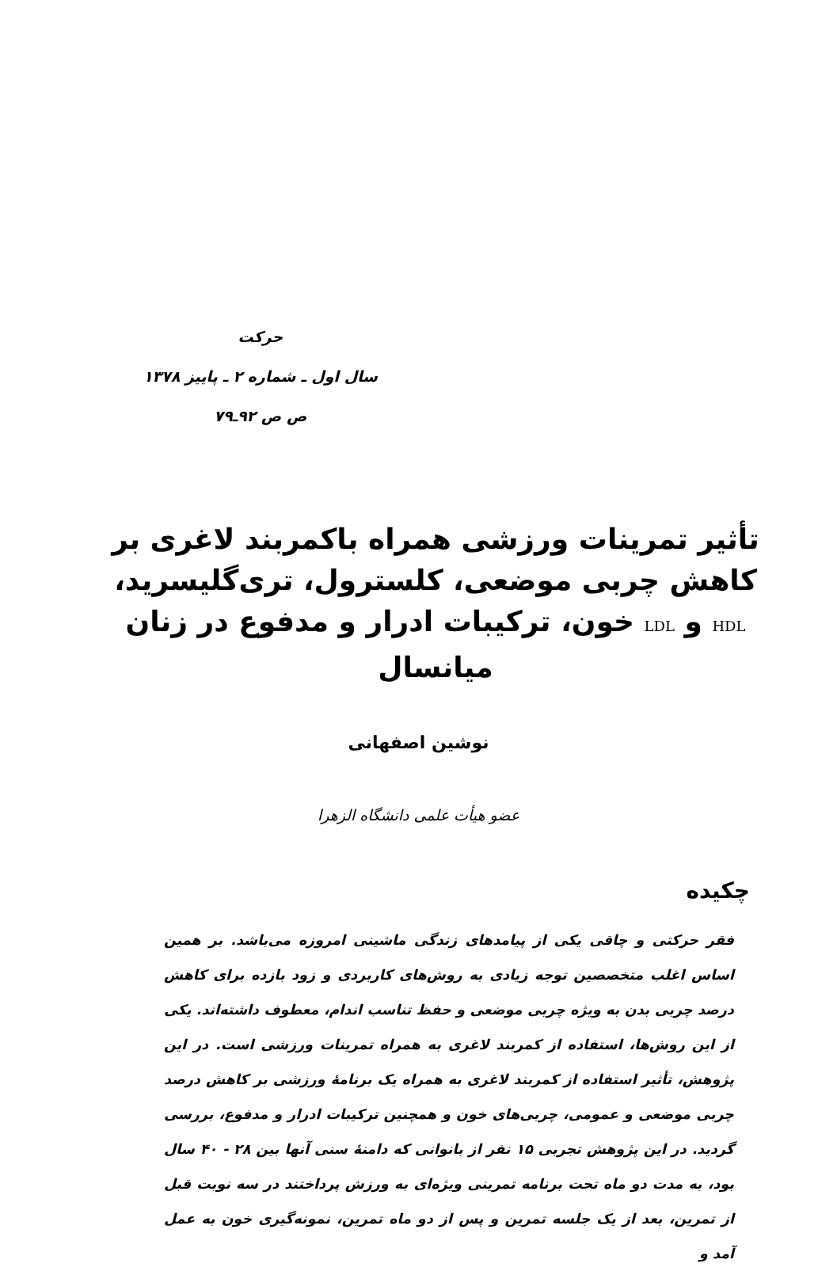حرکت
سال اول ـ شماره ۲ ـ پاییز ۱۳۷۸
ص ص ۹۲ـ۷۹
تأثیر تمرینات ورزشی همراه باکمربند لاغری بر کاهش چربی موضعی، کلسترول، تری‌گلیسرید، HDL و LDL خون، ترکیبات ادرار و مدفوع در زنان میانسال
نوشین اصفهانی
عضو هیأت علمی دانشگاه الزهرا
چکیده
فقر حرکتی و چاقی یکی از پیامدهای زندگی ماشینی امروزه می‌باشد. بر همین اساس اغلب متخصصین توجه زیادی به روش‌های کاربردی و زود بازده برای کاهش درصد چربی بدن به ویژه چربی موضعی و حفظ تناسب اندام، معطوف داشته‌اند. یکی از این روش‌ها، استفاده از کمربند لاغری به همراه تمرینات ورزشی است. در این پژوهش، تأثیر استفاده از کمربند لاغری به همراه یک برنامهٔ ورزشی بر کاهش درصد چربی موضعی و عمومی، چربی‌های خون و همچنین ترکیبات ادرار و مدفوع، بررسی گردید. در این پژوهش تجربی ۱۵ نفر از بانوانی که دامنهٔ سنی آنها بین ۲۸ - ۴۰ سال بود، به مدت دو ماه تحت برنامه تمرینی ویژه‌ای به ورزش پرداختند در سه نوبت قبل از تمرین، بعد از یک جلسه تمرین و پس از دو ماه تمرین، نمونه‌گیری خون به عمل آمد و